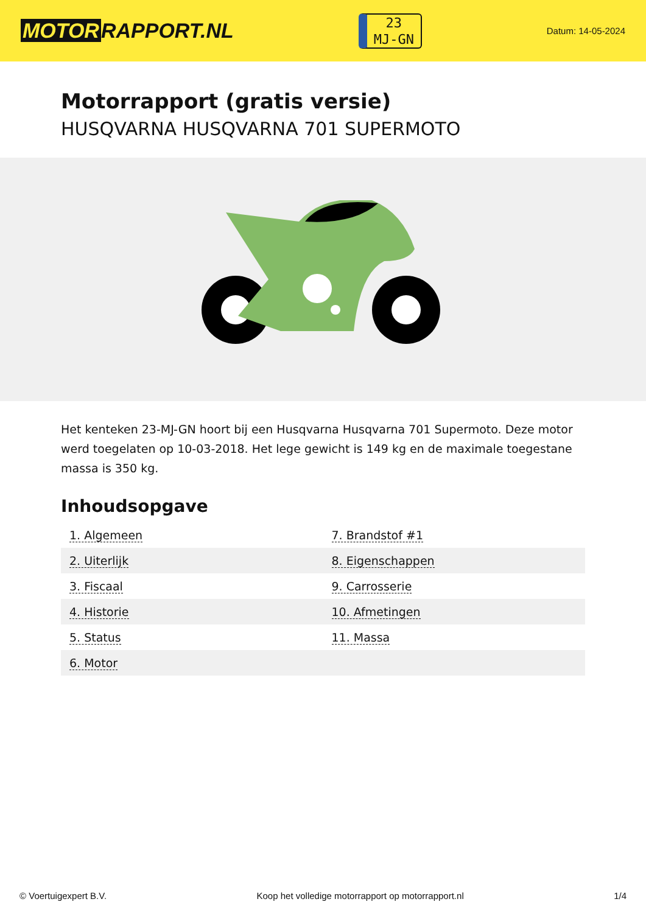MOTOR RAPPORT.NL
23
MJ-GN
Datum: 14-05-2024
Motorrapport (gratis versie)
HUSQVARNA HUSQVARNA 701 SUPERMOTO
Het kenteken 23-MJ-GN hoort bij een Husqvarna Husqvarna 701 Supermoto. Deze motor werd toegelaten op 10-03-2018. Het lege gewicht is 149 kg en de maximale toegestane massa is 350 kg.
Inhoudsopgave
| 1. Algemeen | 7. Brandstof #1 |
| 2. Uiterlijk | 8. Eigenschappen |
| 3. Fiscaal | 9. Carrosserie |
| 4. Historie | 10. Afmetingen |
| 5. Status | 11. Massa |
| 6. Motor | |
© Voertuigexpert B.V. Koop het volledige motorrapport op motorrapport.nl 1/4